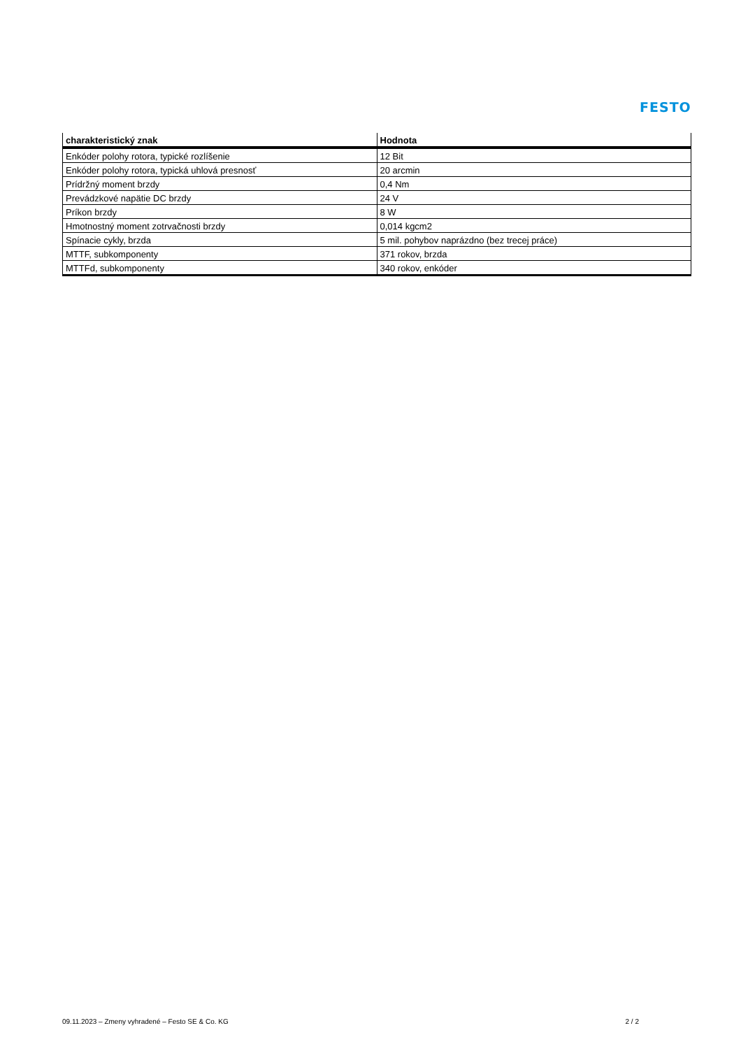FESTO
| charakteristický znak | Hodnota |
| --- | --- |
| Enkóder polohy rotora, typické rozlíšenie | 12 Bit |
| Enkóder polohy rotora, typická uhlová presnosť | 20 arcmin |
| Prídržný moment brzdy | 0,4 Nm |
| Prevádzkové napätie DC brzdy | 24 V |
| Príkon brzdy | 8 W |
| Hmotnostný moment zotrvačnosti brzdy | 0,014 kgcm2 |
| Spínacie cykly, brzda | 5 mil. pohybov naprázdno (bez trecej práce) |
| MTTF, subkomponenty | 371 rokov, brzda |
| MTTFd, subkomponenty | 340 rokov, enkóder |
09.11.2023 – Zmeny vyhradené – Festo SE & Co. KG 2 / 2